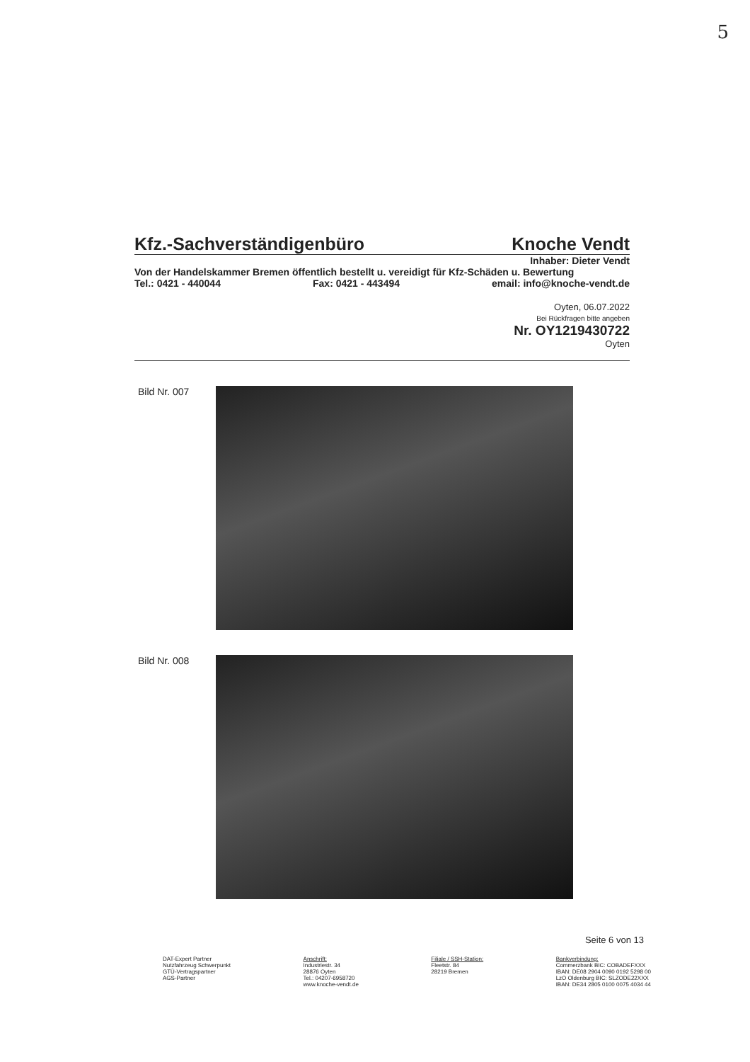5
Kfz.-Sachverständigenbüro Knoche Vendt
Inhaber: Dieter Vendt
Von der Handelskammer Bremen öffentlich bestellt u. vereidigt für Kfz-Schäden u. Bewertung
Tel.: 0421 - 440044 Fax: 0421 - 443494 email: info@knoche-vendt.de
Oyten, 06.07.2022
Bei Rückfragen bitte angeben
Nr. OY1219430722
Oyten
Bild Nr. 007
Bild Nr. 008
Seite 6 von 13
DAT-Expert Partner
Nutzfahrzeug Schwerpunkt
GTÜ-Vertragspartner
AGS-Partner
Anschrift:
Industriestr. 34
28876 Oyten
Tel.: 04207-6958720
www.knoche-vendt.de
Filiale / SSH-Station:
Fleetstr. 84
28219 Bremen
Bankverbindung:
Commerzbank BIC: COBADEFXXX
IBAN: DE08 2904 0090 0192 5298 00
LzO Oldenburg BIC: SLZODE22XXX
IBAN: DE34 2805 0100 0075 4034 44